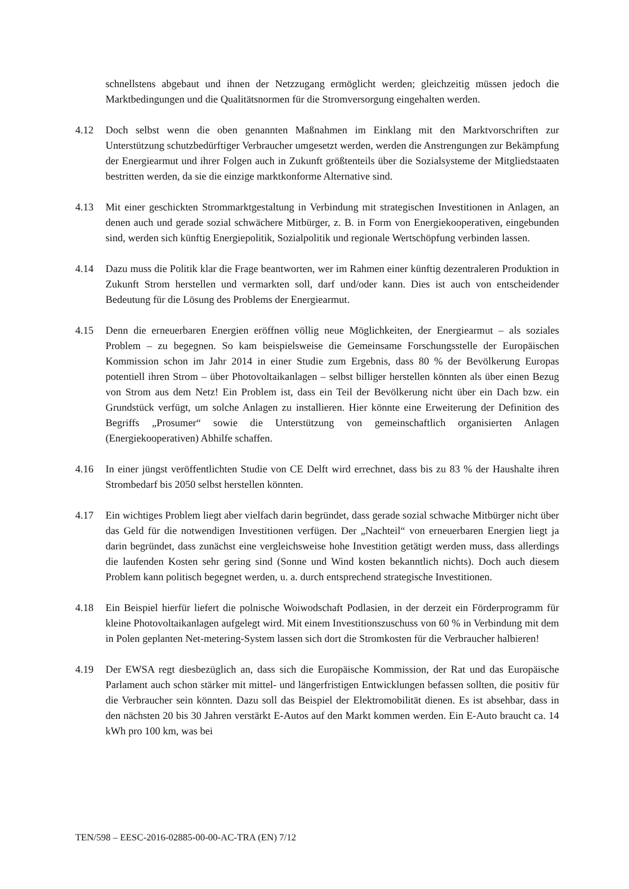schnellstens abgebaut und ihnen der Netzzugang ermöglicht werden; gleichzeitig müssen jedoch die Marktbedingungen und die Qualitätsnormen für die Stromversorgung eingehalten werden.
4.12 Doch selbst wenn die oben genannten Maßnahmen im Einklang mit den Marktvorschriften zur Unterstützung schutzbedürftiger Verbraucher umgesetzt werden, werden die Anstrengungen zur Bekämpfung der Energiearmut und ihrer Folgen auch in Zukunft größtenteils über die Sozialsysteme der Mitgliedstaaten bestritten werden, da sie die einzige marktkonforme Alternative sind.
4.13 Mit einer geschickten Strommarktgestaltung in Verbindung mit strategischen Investitionen in Anlagen, an denen auch und gerade sozial schwächere Mitbürger, z. B. in Form von Energiekooperativen, eingebunden sind, werden sich künftig Energiepolitik, Sozialpolitik und regionale Wertschöpfung verbinden lassen.
4.14 Dazu muss die Politik klar die Frage beantworten, wer im Rahmen einer künftig dezentraleren Produktion in Zukunft Strom herstellen und vermarkten soll, darf und/oder kann. Dies ist auch von entscheidender Bedeutung für die Lösung des Problems der Energiearmut.
4.15 Denn die erneuerbaren Energien eröffnen völlig neue Möglichkeiten, der Energiearmut – als soziales Problem – zu begegnen. So kam beispielsweise die Gemeinsame Forschungsstelle der Europäischen Kommission schon im Jahr 2014 in einer Studie zum Ergebnis, dass 80 % der Bevölkerung Europas potentiell ihren Strom – über Photovoltaikanlagen – selbst billiger herstellen könnten als über einen Bezug von Strom aus dem Netz! Ein Problem ist, dass ein Teil der Bevölkerung nicht über ein Dach bzw. ein Grundstück verfügt, um solche Anlagen zu installieren. Hier könnte eine Erweiterung der Definition des Begriffs „Prosumer“ sowie die Unterstützung von gemeinschaftlich organisierten Anlagen (Energiekooperativen) Abhilfe schaffen.
4.16 In einer jüngst veröffentlichten Studie von CE Delft wird errechnet, dass bis zu 83 % der Haushalte ihren Strombedarf bis 2050 selbst herstellen könnten.
4.17 Ein wichtiges Problem liegt aber vielfach darin begründet, dass gerade sozial schwache Mitbürger nicht über das Geld für die notwendigen Investitionen verfügen. Der „Nachteil“ von erneuerbaren Energien liegt ja darin begründet, dass zunächst eine vergleichsweise hohe Investition getätigt werden muss, dass allerdings die laufenden Kosten sehr gering sind (Sonne und Wind kosten bekanntlich nichts). Doch auch diesem Problem kann politisch begegnet werden, u. a. durch entsprechend strategische Investitionen.
4.18 Ein Beispiel hierfür liefert die polnische Woiwodschaft Podlasien, in der derzeit ein Förderprogramm für kleine Photovoltaikanlagen aufgelegt wird. Mit einem Investitionszuschuss von 60 % in Verbindung mit dem in Polen geplanten Net-metering-System lassen sich dort die Stromkosten für die Verbraucher halbieren!
4.19 Der EWSA regt diesbezüglich an, dass sich die Europäische Kommission, der Rat und das Europäische Parlament auch schon stärker mit mittel- und längerfristigen Entwicklungen befassen sollten, die positiv für die Verbraucher sein könnten. Dazu soll das Beispiel der Elektromobilität dienen. Es ist absehbar, dass in den nächsten 20 bis 30 Jahren verstärkt E-Autos auf den Markt kommen werden. Ein E-Auto braucht ca. 14 kWh pro 100 km, was bei
TEN/598 – EESC-2016-02885-00-00-AC-TRA (EN) 7/12